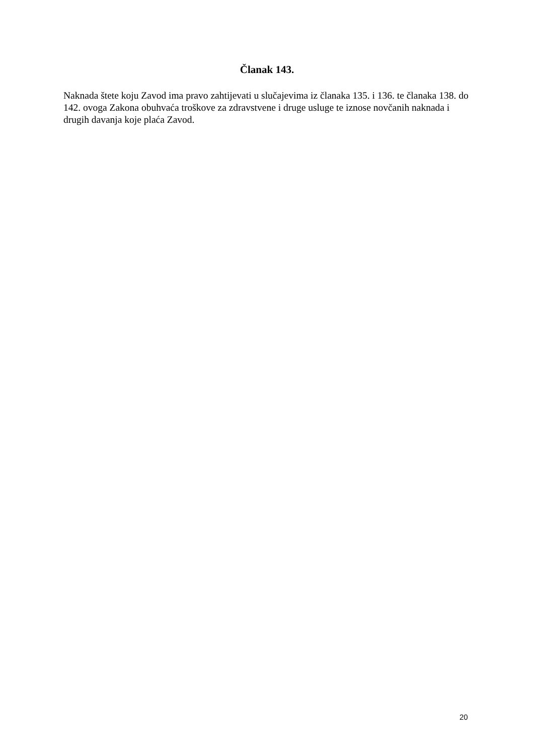Članak 143.
Naknada štete koju Zavod ima pravo zahtijevati u slučajevima iz članaka 135. i 136. te članaka 138. do 142. ovoga Zakona obuhvaća troškove za zdravstvene i druge usluge te iznose novčanih naknada i drugih davanja koje plaća Zavod.
20